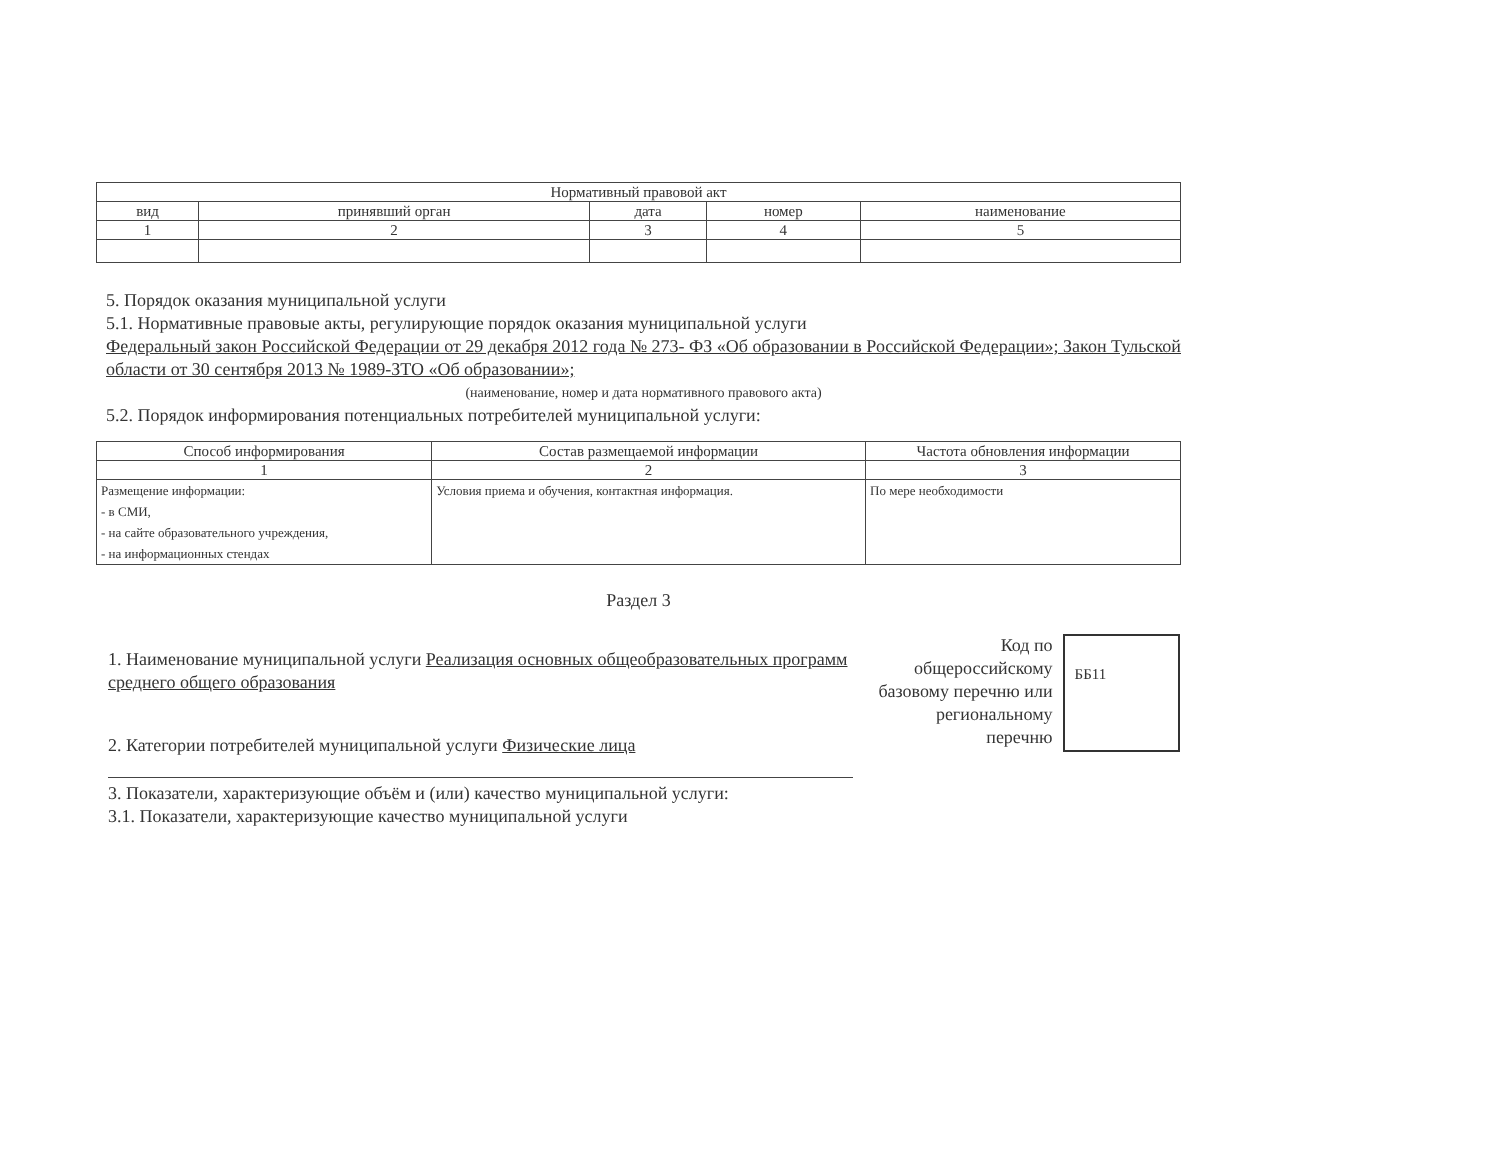| Нормативный правовой акт | | | | |
| --- | --- | --- | --- | --- |
| вид | принявший орган | дата | номер | наименование |
| 1 | 2 | 3 | 4 | 5 |
5. Порядок оказания муниципальной услуги
5.1. Нормативные правовые акты, регулирующие порядок оказания муниципальной услуги
Федеральный закон Российской Федерации от 29 декабря 2012 года № 273- ФЗ «Об образовании в Российской Федерации»; Закон Тульской области от 30 сентября 2013 № 1989-ЗТО «Об образовании»;
(наименование, номер и дата нормативного правового акта)
5.2. Порядок информирования потенциальных потребителей муниципальной услуги:
| Способ информирования | Состав размещаемой информации | Частота обновления информации |
| --- | --- | --- |
| 1 | 2 | 3 |
| Размещение информации: - в СМИ, - на сайте образовательного учреждения, - на информационных стендах | Условия приема и обучения, контактная информация. | По мере необходимости |
Раздел 3
1. Наименование муниципальной услуги Реализация основных общеобразовательных программ среднего общего образования
2. Категории потребителей муниципальной услуги Физические лица
3. Показатели, характеризующие объём и (или) качество муниципальной услуги:
3.1. Показатели, характеризующие качество муниципальной услуги
Код по общероссийскому базовому перечню или региональному перечню
ББ11